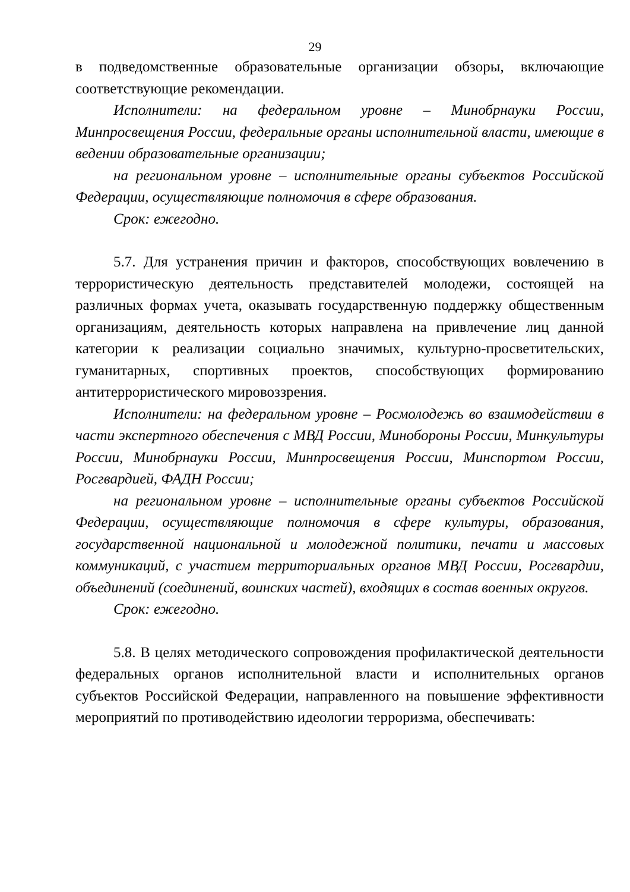29
в подведомственные образовательные организации обзоры, включающие соответствующие рекомендации.
Исполнители: на федеральном уровне – Минобрнауки России, Минпросвещения России, федеральные органы исполнительной власти, имеющие в ведении образовательные организации;
на региональном уровне – исполнительные органы субъектов Российской Федерации, осуществляющие полномочия в сфере образования.
Срок: ежегодно.
5.7. Для устранения причин и факторов, способствующих вовлечению в террористическую деятельность представителей молодежи, состоящей на различных формах учета, оказывать государственную поддержку общественным организациям, деятельность которых направлена на привлечение лиц данной категории к реализации социально значимых, культурно-просветительских, гуманитарных, спортивных проектов, способствующих формированию антитеррористического мировоззрения.
Исполнители: на федеральном уровне – Росмолодежь во взаимодействии в части экспертного обеспечения с МВД России, Минобороны России, Минкультуры России, Минобрнауки России, Минпросвещения России, Минспортом России, Росгвардией, ФАДН России;
на региональном уровне – исполнительные органы субъектов Российской Федерации, осуществляющие полномочия в сфере культуры, образования, государственной национальной и молодежной политики, печати и массовых коммуникаций, с участием территориальных органов МВД России, Росгвардии, объединений (соединений, воинских частей), входящих в состав военных округов.
Срок: ежегодно.
5.8. В целях методического сопровождения профилактической деятельности федеральных органов исполнительной власти и исполнительных органов субъектов Российской Федерации, направленного на повышение эффективности мероприятий по противодействию идеологии терроризма, обеспечивать: